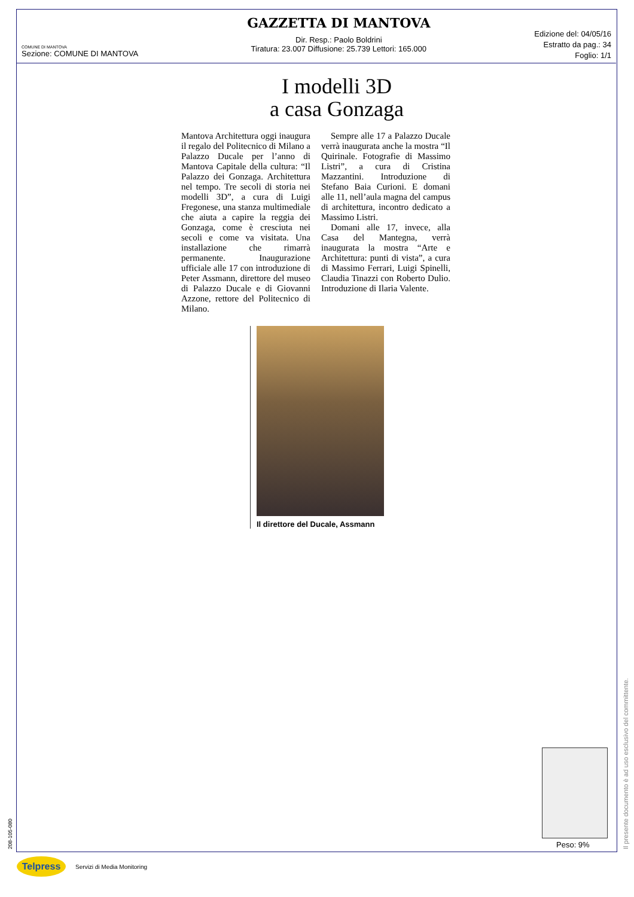COMUNE DI MANTOVA
Sezione: COMUNE DI MANTOVA
GAZZETTA DI MANTOVA
Dir. Resp.: Paolo Boldrini
Tiratura: 23.007 Diffusione: 25.739 Lettori: 165.000
Edizione del: 04/05/16
Estratto da pag.: 34
Foglio: 1/1
I modelli 3D
a casa Gonzaga
Mantova Architettura oggi inaugura il regalo del Politecnico di Milano a Palazzo Ducale per l’anno di Mantova Capitale della cultura: “Il Palazzo dei Gonzaga. Architettura nel tempo. Tre secoli di storia nei modelli 3D”, a cura di Luigi Fregonese, una stanza multimediale che aiuta a capire la reggia dei Gonzaga, come è cresciuta nei secoli e come va visitata. Una installazione che rimarrà permanente. Inaugurazione ufficiale alle 17 con introduzione di Peter Assmann, direttore del museo di Palazzo Ducale e di Giovanni Azzone, rettore del Politecnico di Milano.
Sempre alle 17 a Palazzo Ducale verrà inaugurata anche la mostra “Il Quirinale. Fotografie di Massimo Listri”, a cura di Cristina Mazzantini. Introduzione di Stefano Baia Curioni. E domani alle 11, nell’aula magna del campus di architettura, incontro dedicato a Massimo Listri.
Domani alle 17, invece, alla Casa del Mantegna, verrà inaugurata la mostra “Arte e Architettura: punti di vista”, a cura di Massimo Ferrari, Luigi Spinelli, Claudia Tinazzi con Roberto Dulio. Introduzione di Ilaria Valente.
Il direttore del Ducale, Assmann
Peso: 9%
208-105-080 Il presente documento è ad uso esclusivo del committente.
Telpress
Servizi di Media Monitoring